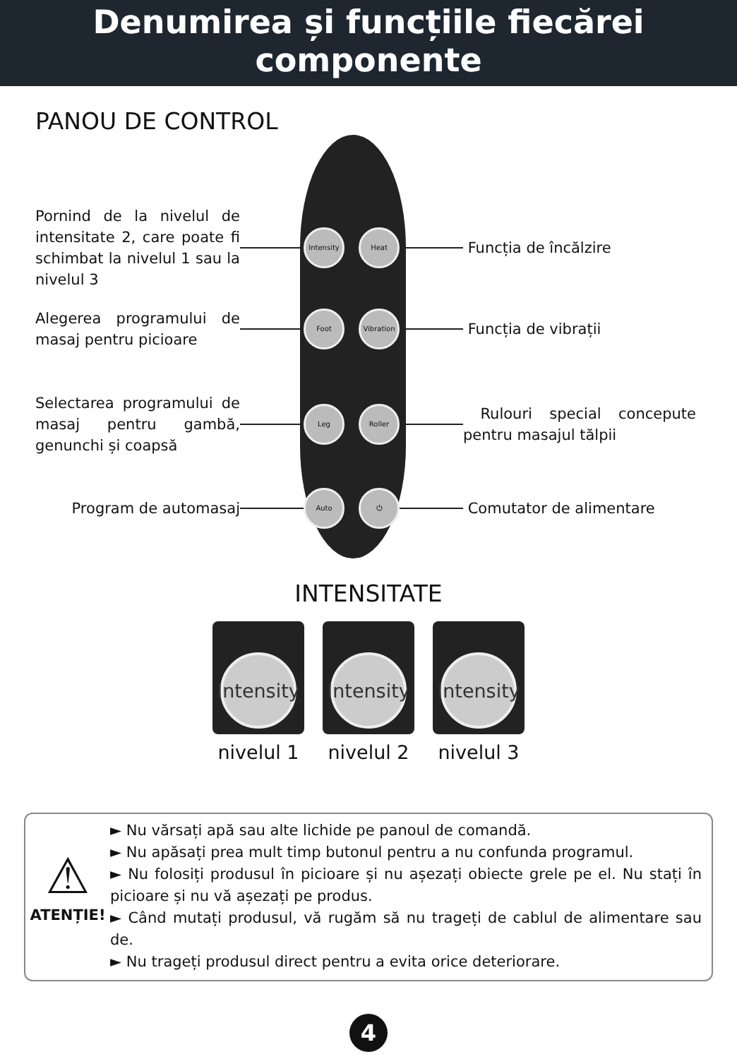Denumirea și funcțiile fiecărei
componente
PANOU DE CONTROL
Pornind de la nivelul de intensitate 2, care poate fi schimbat la nivelul 1 sau la nivelul 3
Intensity
Heat
Funcția de încălzire
Alegerea programului de masaj pentru picioare
Foot
Vibration
Funcția de vibrații
Selectarea programului de masaj pentru gambă, genunchi și coapsă
Leg Roller
Rulouri special concepute pentru masajul tălpii
Program de automasaj
Auto ⏻
Comutator de alimentare
INTENSITATE
Intensity
nivelul 1
Intensity
nivelul 2
Intensity
nivelul 3
⚠
ATENȚIE!
► Nu vărsați apă sau alte lichide pe panoul de comandă.
► Nu apăsați prea mult timp butonul pentru a nu confunda programul.
► Nu folosiți produsul în picioare și nu așezați obiecte grele pe el. Nu stați în picioare și nu vă așezați pe produs.
► Când mutați produsul, vă rugăm să nu trageți de cablul de alimentare sau de.
► Nu trageți produsul direct pentru a evita orice deteriorare.
4